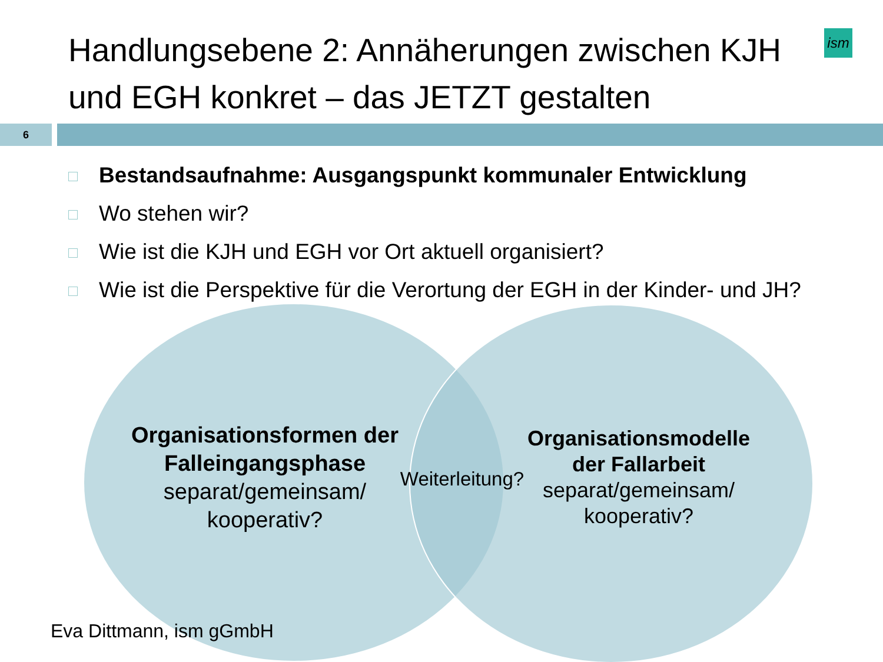Handlungsebene 2: Annäherungen zwischen KJH und EGH konkret – das JETZT gestalten
ism
6
Bestandsaufnahme: Ausgangspunkt kommunaler Entwicklung
Wo stehen wir?
Wie ist die KJH und EGH vor Ort aktuell organisiert?
Wie ist die Perspektive für die Verortung der EGH in der Kinder- und JH?
Organisationsformen der Falleingangsphase
separat/gemeinsam/ kooperativ?
Weiterleitung?
Organisationsmodelle der Fallarbeit
separat/gemeinsam/ kooperativ?
Eva Dittmann, ism gGmbH